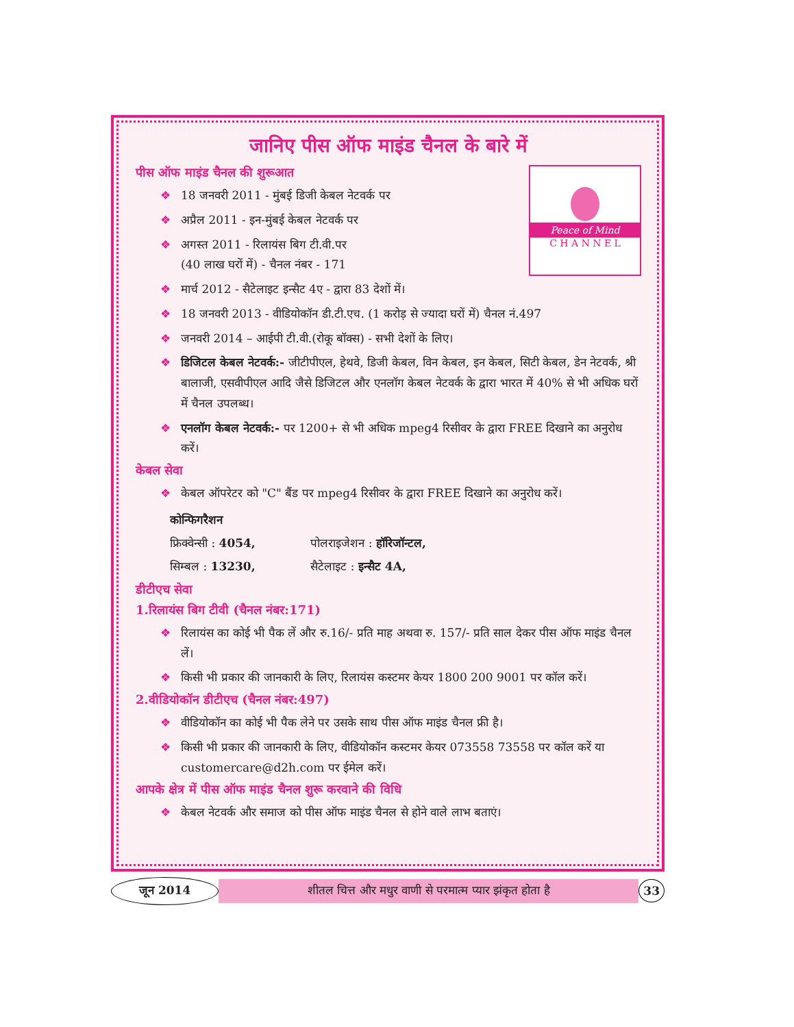जानिए पीस ऑफ माइंड चैनल के बारे में
Peace of Mind
C H A N N E L
पीस ऑफ माइंड चैनल की शुरूआत
❖ 18 जनवरी 2011 - मुंबई डिजी केबल नेटवर्क पर
❖ अप्रैल 2011 - इन-मुंबई केबल नेटवर्क पर
❖ अगस्त 2011 - रिलायंस बिग टी.वी.पर
(40 लाख घरों में) - चैनल नंबर - 171
❖ मार्च 2012 - सैटेलाइट इन्सैट 4ए - द्वारा 83 देशों में।
❖ 18 जनवरी 2013 - वीडियोकॉन डी.टी.एच. (1 करोड़ से ज्यादा घरों में) चैनल नं.497
❖ जनवरी 2014 – आईपी टी.वी.(रोकू बॉक्स) - सभी देशों के लिए।
❖ डिजिटल केबल नेटवर्क:- जीटीपीएल, हेथवे, डिजी केबल, विन केबल, इन केबल, सिटी केबल, डेन नेटवर्क, श्री बालाजी, एसवीपीएल आदि जैसे डिजिटल और एनलॉग केबल नेटवर्क के द्वारा भारत में 40% से भी अधिक घरों में चैनल उपलब्ध।
❖ एनलॉग केबल नेटवर्क:- पर 1200+ से भी अधिक mpeg4 रिसीवर के द्वारा FREE दिखाने का अनुरोध करें।
केबल सेवा
❖ केबल ऑपरेटर को "C" बैंड पर mpeg4 रिसीवर के द्वारा FREE दिखाने का अनुरोध करें।
कोन्फिगरैशन
फ्रिक्वेन्सी : 4054, पोलराइजेशन : हॉरिजॉन्टल,
सिम्बल : 13230, सैटेलाइट : इन्सैट 4A,
डीटीएच सेवा
1.रिलायंस बिग टीवी (चैनल नंबर:171)
❖ रिलायंस का कोई भी पैक लें और रु.16/- प्रति माह अथवा रु. 157/- प्रति साल देकर पीस ऑफ माइंड चैनल लें।
❖ किसी भी प्रकार की जानकारी के लिए, रिलायंस कस्टमर केयर 1800 200 9001 पर कॉल करें।
2.वीडियोकॉन डीटीएच (चैनल नंबर:497)
❖ वीडियोकॉन का कोई भी पैक लेने पर उसके साथ पीस ऑफ माइंड चैनल फ्री है।
❖ किसी भी प्रकार की जानकारी के लिए, वीडियोकॉन कस्टमर केयर 073558 73558 पर कॉल करें या customercare@d2h.com पर ईमेल करें।
आपके क्षेत्र में पीस ऑफ माइंड चैनल शुरू करवाने की विधि
❖ केबल नेटवर्क और समाज को पीस ऑफ माइंड चैनल से होने वाले लाभ बताएं।
जून 2014 शीतल चित्त और मधुर वाणी से परमात्म प्यार झंकृत होता है 33